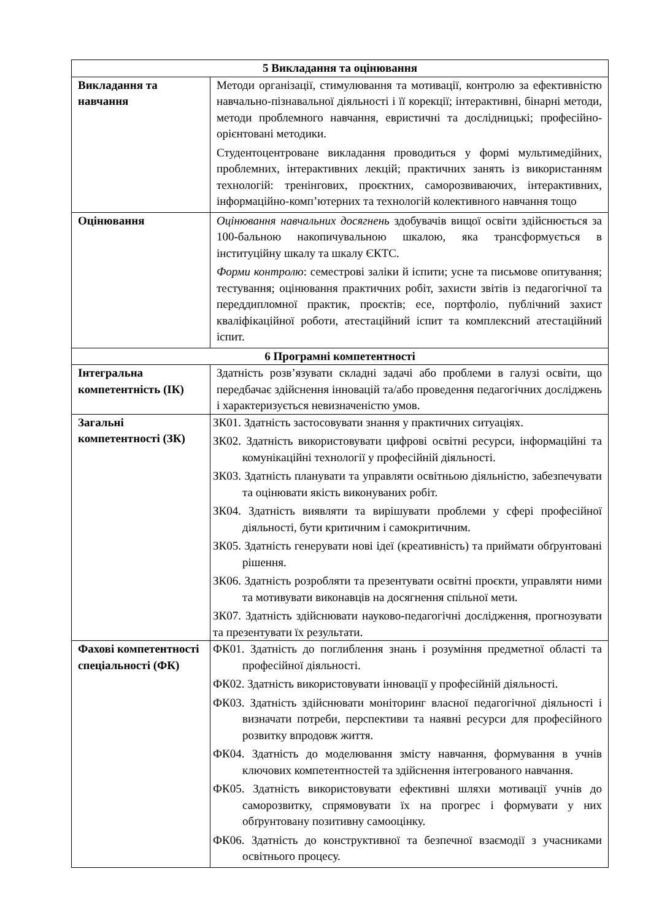| 5 Викладання та оцінювання | |
| --- | --- |
| Викладання та навчання | Методи організації, стимулювання та мотивації, контролю за ефективністю навчально-пізнавальної діяльності і її корекції; інтерактивні, бінарні методи, методи проблемного навчання, евристичні та дослідницькі; професійно-орієнтовані методики. Студентоцентроване викладання проводиться у формі мультимедійних, проблемних, інтерактивних лекцій; практичних занять із використанням технологій: тренінгових, проєктних, саморозвиваючих, інтерактивних, інформаційно-комп’ютерних та технологій колективного навчання тощо |
| Оцінювання | Оцінювання навчальних досягнень здобувачів вищої освіти здійснюється за 100-бальною накопичувальною шкалою, яка трансформується в інституційну шкалу та шкалу ЄКТС. Форми контролю : семестрові заліки й іспити; усне та письмове опитування; тестування; оцінювання практичних робіт, захисти звітів із педагогічної та переддипломної практик, проєктів; есе, портфоліо, публічний захист кваліфікаційної роботи, атестаційний іспит та комплексний атестаційний іспит. |
| 6 Програмні компетентності | |
| Інтегральна компетентність (ІК) | Здатність розв’язувати складні задачі або проблеми в галузі освіти, що передбачає здійснення інновацій та/або проведення педагогічних досліджень і характеризується невизначеністю умов. |
| Загальні компетентності (ЗК) | ЗК01. Здатність застосовувати знання у практичних ситуаціях. ЗК02. Здатність використовувати цифрові освітні ресурси, інформаційні та комунікаційні технології у професійній діяльності. ЗК03. Здатність планувати та управляти освітньою діяльністю, забезпечувати та оцінювати якість виконуваних робіт. ЗК04. Здатність виявляти та вирішувати проблеми у сфері професійної діяльності, бути критичним і самокритичним. ЗК05. Здатність генерувати нові ідеї (креативність) та приймати обґрунтовані рішення. ЗК06. Здатність розробляти та презентувати освітні проєкти, управляти ними та мотивувати виконавців на досягнення спільної мети. ЗК07. Здатність здійснювати науково-педагогічні дослідження, прогнозувати та презентувати їх результати. |
| Фахові компетентності спеціальності (ФК) | ФК01. Здатність до поглиблення знань і розуміння предметної області та професійної діяльності. ФК02. Здатність використовувати інновації у професійній діяльності. ФК03. Здатність здійснювати моніторинг власної педагогічної діяльності і визначати потреби, перспективи та наявні ресурси для професійного розвитку впродовж життя. ФК04. Здатність до моделювання змісту навчання, формування в учнів ключових компетентностей та здійснення інтегрованого навчання. ФК05. Здатність використовувати ефективні шляхи мотивації учнів до саморозвитку, спрямовувати їх на прогрес і формувати у них обґрунтовану позитивну самооцінку. ФК06. Здатність до конструктивної та безпечної взаємодії з учасниками освітнього процесу. |